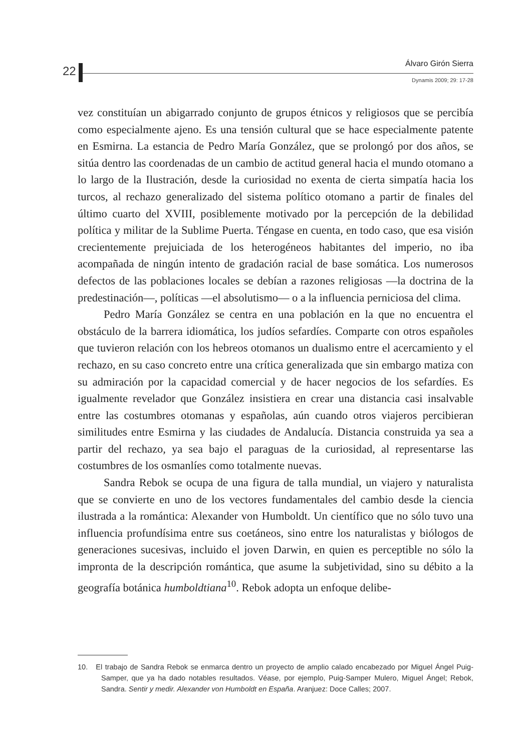22
Álvaro Girón Sierra
Dynamis 2009; 29: 17-28
vez constituían un abigarrado conjunto de grupos étnicos y religiosos que se percibía como especialmente ajeno. Es una tensión cultural que se hace especialmente patente en Esmirna. La estancia de Pedro María González, que se prolongó por dos años, se sitúa dentro las coordenadas de un cambio de actitud general hacia el mundo otomano a lo largo de la Ilustración, desde la curiosidad no exenta de cierta simpatía hacia los turcos, al rechazo generalizado del sistema político otomano a partir de finales del último cuarto del XVIII, posiblemente motivado por la percepción de la debilidad política y militar de la Sublime Puerta. Téngase en cuenta, en todo caso, que esa visión crecientemente prejuiciada de los heterogéneos habitantes del imperio, no iba acompañada de ningún intento de gradación racial de base somática. Los numerosos defectos de las poblaciones locales se debían a razones religiosas —la doctrina de la predestinación—, políticas —el absolutismo— o a la influencia perniciosa del clima.
Pedro María González se centra en una población en la que no encuentra el obstáculo de la barrera idiomática, los judíos sefardíes. Comparte con otros españoles que tuvieron relación con los hebreos otomanos un dualismo entre el acercamiento y el rechazo, en su caso concreto entre una crítica generalizada que sin embargo matiza con su admiración por la capacidad comercial y de hacer negocios de los sefardíes. Es igualmente revelador que González insistiera en crear una distancia casi insalvable entre las costumbres otomanas y españolas, aún cuando otros viajeros percibieran similitudes entre Esmirna y las ciudades de Andalucía. Distancia construida ya sea a partir del rechazo, ya sea bajo el paraguas de la curiosidad, al representarse las costumbres de los osmanlíes como totalmente nuevas.
Sandra Rebok se ocupa de una figura de talla mundial, un viajero y naturalista que se convierte en uno de los vectores fundamentales del cambio desde la ciencia ilustrada a la romántica: Alexander von Humboldt. Un científico que no sólo tuvo una influencia profundísima entre sus coetáneos, sino entre los naturalistas y biólogos de generaciones sucesivas, incluido el joven Darwin, en quien es perceptible no sólo la impronta de la descripción romántica, que asume la subjetividad, sino su débito a la geografía botánica humboldtiana<sup>10</sup>. Rebok adopta un enfoque delibe-
10. El trabajo de Sandra Rebok se enmarca dentro un proyecto de amplio calado encabezado por Miguel Ángel Puig-Samper, que ya ha dado notables resultados. Véase, por ejemplo, Puig-Samper Mulero, Miguel Ángel; Rebok, Sandra. Sentir y medir. Alexander von Humboldt en España. Aranjuez: Doce Calles; 2007.